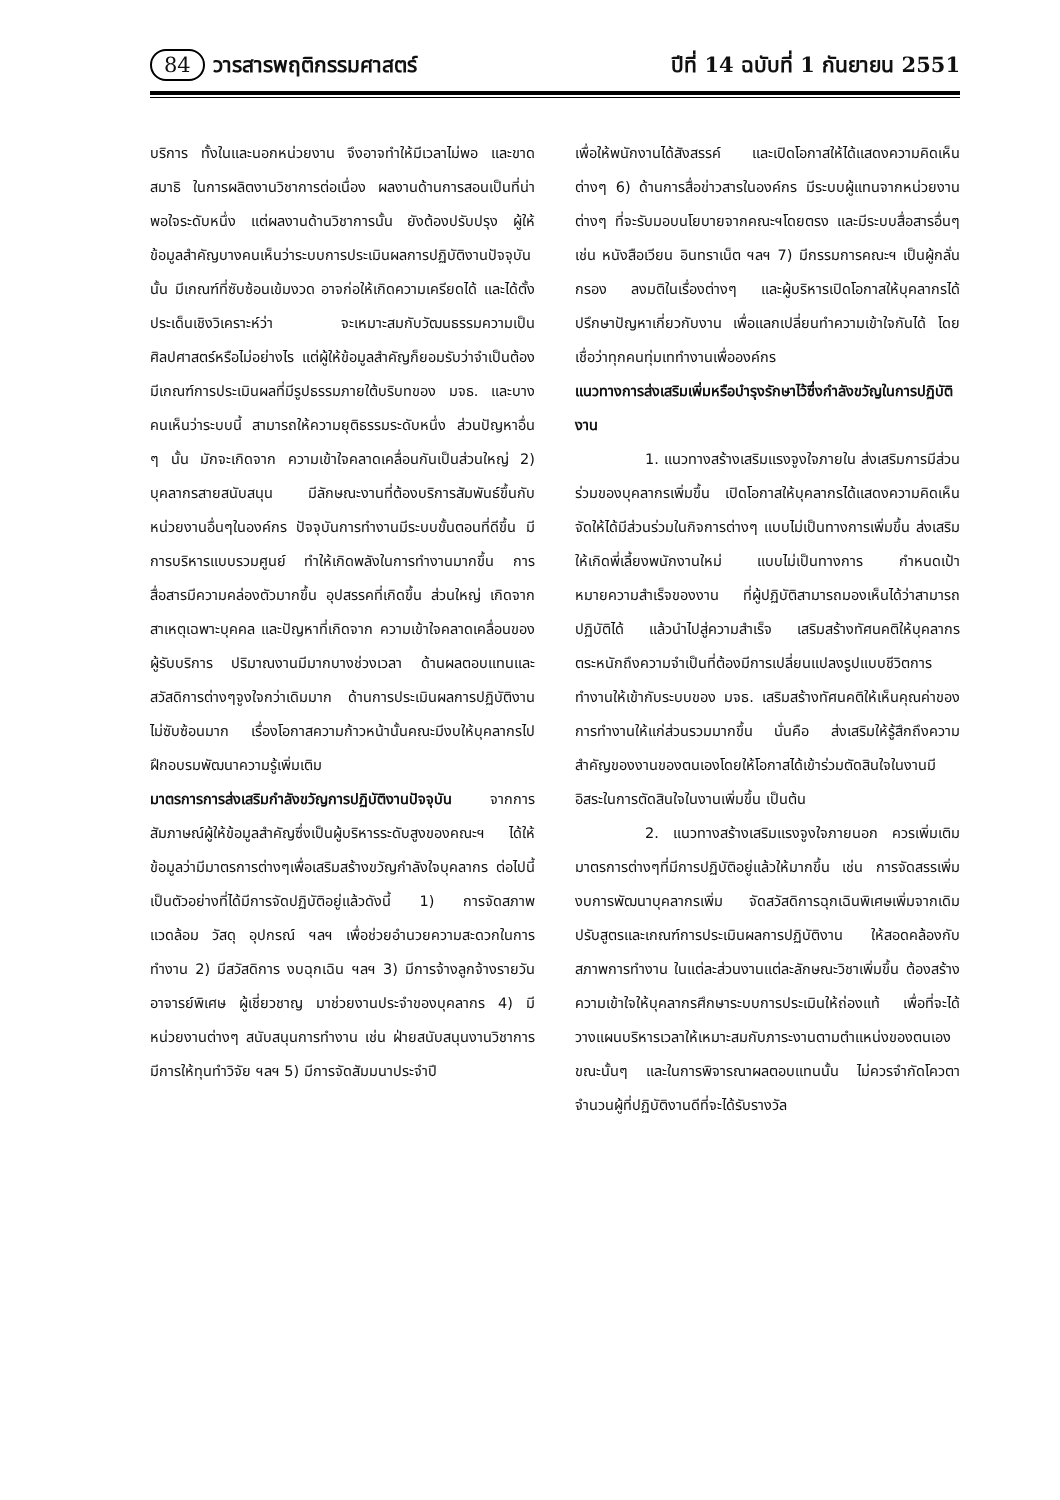84 วารสารพฤติกรรมศาสตร์
ปีที่ 14 ฉบับที่ 1 กันยายน 2551
บริการ ทั้งในและนอกหน่วยงาน จึงอาจทำให้มีเวลาไม่พอ และขาดสมาธิ ในการผลิตงานวิชาการต่อเนื่อง ผลงานด้านการสอนเป็นที่น่าพอใจระดับหนึ่ง แต่ผลงานด้านวิชาการนั้น ยังต้องปรับปรุง ผู้ให้ข้อมูลสำคัญบางคนเห็นว่าระบบการประเมินผลการปฏิบัติงานปัจจุบันนั้น มีเกณฑ์ที่ซับซ้อนเข้มงวด อาจก่อให้เกิดความเครียดได้ และได้ตั้งประเด็นเชิงวิเคราะห์ว่า จะเหมาะสมกับวัฒนธรรมความเป็นศิลปศาสตร์หรือไม่อย่างไร แต่ผู้ให้ข้อมูลสำคัญก็ยอมรับว่าจำเป็นต้อง มีเกณฑ์การประเมินผลที่มีรูปธรรมภายใต้บริบทของ มจธ. และบางคนเห็นว่าระบบนี้ สามารถให้ความยุติธรรมระดับหนึ่ง ส่วนปัญหาอื่น ๆ นั้น มักจะเกิดจาก ความเข้าใจคลาดเคลื่อนกันเป็นส่วนใหญ่ 2) บุคลากรสายสนับสนุน มีลักษณะงานที่ต้องบริการสัมพันธ์ขึ้นกับหน่วยงานอื่นๆในองค์กร ปัจจุบันการทำงานมีระบบขั้นตอนที่ดีขึ้น มีการบริหารแบบรวมศูนย์ ทำให้เกิดพลังในการทำงานมากขึ้น การสื่อสารมีความคล่องตัวมากขึ้น อุปสรรคที่เกิดขึ้น ส่วนใหญ่ เกิดจากสาเหตุเฉพาะบุคคล และปัญหาที่เกิดจาก ความเข้าใจคลาดเคลื่อนของผู้รับบริการ ปริมาณงานมีมากบางช่วงเวลา ด้านผลตอบแทนและสวัสดิการต่างๆจูงใจกว่าเดิมมาก ด้านการประเมินผลการปฏิบัติงานไม่ซับซ้อนมาก เรื่องโอกาสความก้าวหน้านั้นคณะมีงบให้บุคลากรไปฝึกอบรมพัฒนาความรู้เพิ่มเติม
มาตรการการส่งเสริมกำลังขวัญการปฏิบัติงานปัจจุบัน จากการสัมภาษณ์ผู้ให้ข้อมูลสำคัญซึ่งเป็นผู้บริหารระดับสูงของคณะฯ ได้ให้ข้อมูลว่ามีมาตรการต่างๆเพื่อเสริมสร้างขวัญกำลังใจบุคลากร ต่อไปนี้เป็นตัวอย่างที่ได้มีการจัดปฏิบัติอยู่แล้วดังนี้ 1) การจัดสภาพแวดล้อม วัสดุ อุปกรณ์ ฯลฯ เพื่อช่วยอำนวยความสะดวกในการทำงาน 2) มีสวัสดิการ งบฉุกเฉิน ฯลฯ 3) มีการจ้างลูกจ้างรายวัน อาจารย์พิเศษ ผู้เชี่ยวชาญ มาช่วยงานประจำของบุคลากร 4) มีหน่วยงานต่างๆ สนับสนุนการทำงาน เช่น ฝ่ายสนับสนุนงานวิชาการ มีการให้ทุนทำวิจัย ฯลฯ 5) มีการจัดสัมมนาประจำปี
เพื่อให้พนักงานได้สังสรรค์ และเปิดโอกาสให้ได้แสดงความคิดเห็นต่างๆ 6) ด้านการสื่อข่าวสารในองค์กร มีระบบผู้แทนจากหน่วยงานต่างๆ ที่จะรับมอบนโยบายจากคณะฯโดยตรง และมีระบบสื่อสารอื่นๆ เช่น หนังสือเวียน อินทราเน็ต ฯลฯ 7) มีกรรมการคณะฯ เป็นผู้กลั่นกรอง ลงมติในเรื่องต่างๆ และผู้บริหารเปิดโอกาสให้บุคลากรได้ปรึกษาปัญหาเกี่ยวกับงาน เพื่อแลกเปลี่ยนทำความเข้าใจกันได้ โดยเชื่อว่าทุกคนทุ่มเททำงานเพื่อองค์กร
แนวทางการส่งเสริมเพิ่มหรือบำรุงรักษาไว้ซึ่งกำลังขวัญในการปฏิบัติงาน
1. แนวทางสร้างเสริมแรงจูงใจภายใน ส่งเสริมการมีส่วนร่วมของบุคลากรเพิ่มขึ้น เปิดโอกาสให้บุคลากรได้แสดงความคิดเห็น จัดให้ได้มีส่วนร่วมในกิจการต่างๆ แบบไม่เป็นทางการเพิ่มขึ้น ส่งเสริมให้เกิดพี่เลี้ยงพนักงานใหม่ แบบไม่เป็นทางการ กำหนดเป้าหมายความสำเร็จของงาน ที่ผู้ปฏิบัติสามารถมองเห็นได้ว่าสามารถปฏิบัติได้ แล้วนำไปสู่ความสำเร็จ เสริมสร้างทัศนคติให้บุคลากรตระหนักถึงความจำเป็นที่ต้องมีการเปลี่ยนแปลงรูปแบบชีวิตการทำงานให้เข้ากับระบบของ มจธ. เสริมสร้างทัศนคติให้เห็นคุณค่าของการทำงานให้แก่ส่วนรวมมากขึ้น นั่นคือ ส่งเสริมให้รู้สึกถึงความสำคัญของงานของตนเองโดยให้โอกาสได้เข้าร่วมตัดสินใจในงานมีอิสระในการตัดสินใจในงานเพิ่มขึ้น เป็นต้น
2. แนวทางสร้างเสริมแรงจูงใจภายนอก ควรเพิ่มเติมมาตรการต่างๆที่มีการปฏิบัติอยู่แล้วให้มากขึ้น เช่น การจัดสรรเพิ่มงบการพัฒนาบุคลากรเพิ่ม จัดสวัสดิการฉุกเฉินพิเศษเพิ่มจากเดิม ปรับสูตรและเกณฑ์การประเมินผลการปฏิบัติงาน ให้สอดคล้องกับสภาพการทำงาน ในแต่ละส่วนงานแต่ละลักษณะวิชาเพิ่มขึ้น ต้องสร้างความเข้าใจให้บุคลากรศึกษาระบบการประเมินให้ถ่องแท้ เพื่อที่จะได้วางแผนบริหารเวลาให้เหมาะสมกับภาระงานตามตำแหน่งของตนเองขณะนั้นๆ และในการพิจารณาผลตอบแทนนั้น ไม่ควรจำกัดโควตาจำนวนผู้ที่ปฏิบัติงานดีที่จะได้รับรางวัล